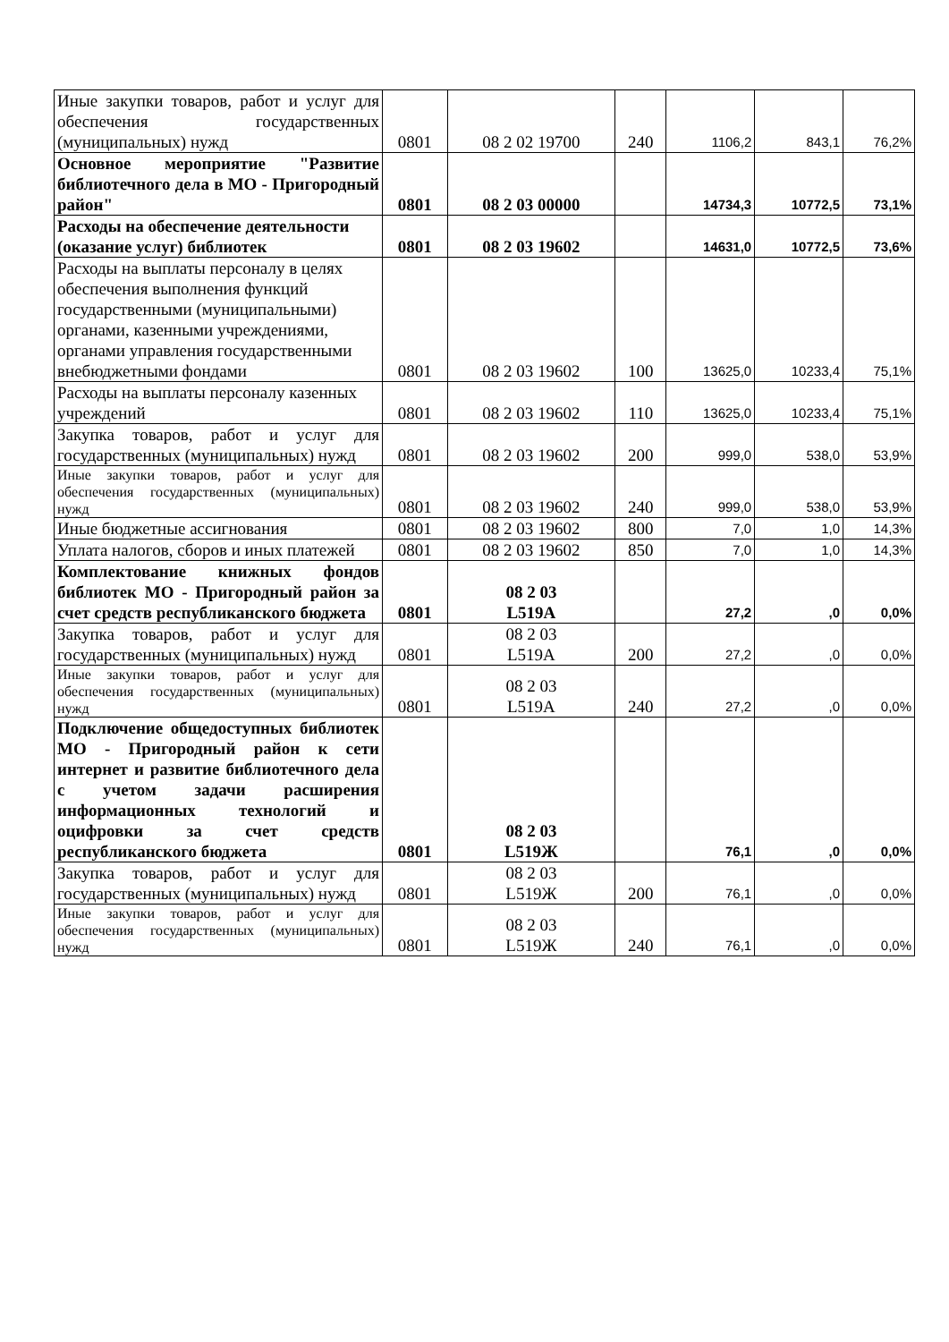| Иные закупки товаров, работ и услуг для обеспечения государственных (муниципальных) нужд | 0801 | 08 2 02 19700 | 240 | 1106,2 | 843,1 | 76,2% |
| Основное мероприятие "Развитие библиотечного дела в МО - Пригородный район" | 0801 | 08 2 03 00000 | | 14734,3 | 10772,5 | 73,1% |
| Расходы на обеспечение деятельности (оказание услуг) библиотек | 0801 | 08 2 03 19602 | | 14631,0 | 10772,5 | 73,6% |
| Расходы на выплаты персоналу в целях обеспечения выполнения функций государственными (муниципальными) органами, казенными учреждениями, органами управления государственными внебюджетными фондами | 0801 | 08 2 03 19602 | 100 | 13625,0 | 10233,4 | 75,1% |
| Расходы на выплаты персоналу казенных учреждений | 0801 | 08 2 03 19602 | 110 | 13625,0 | 10233,4 | 75,1% |
| Закупка товаров, работ и услуг для государственных (муниципальных) нужд | 0801 | 08 2 03 19602 | 200 | 999,0 | 538,0 | 53,9% |
| Иные закупки товаров, работ и услуг для обеспечения государственных (муниципальных) нужд | 0801 | 08 2 03 19602 | 240 | 999,0 | 538,0 | 53,9% |
| Иные бюджетные ассигнования | 0801 | 08 2 03 19602 | 800 | 7,0 | 1,0 | 14,3% |
| Уплата налогов, сборов и иных платежей | 0801 | 08 2 03 19602 | 850 | 7,0 | 1,0 | 14,3% |
| Комплектование книжных фондов библиотек МО - Пригородный район за счет средств республиканского бюджета | 0801 | 08 2 03 L519А | | 27,2 | ,0 | 0,0% |
| Закупка товаров, работ и услуг для государственных (муниципальных) нужд | 0801 | 08 2 03 L519А | 200 | 27,2 | ,0 | 0,0% |
| Иные закупки товаров, работ и услуг для обеспечения государственных (муниципальных) нужд | 0801 | 08 2 03 L519А | 240 | 27,2 | ,0 | 0,0% |
| Подключение общедоступных библиотек МО - Пригородный район к сети интернет и развитие библиотечного дела с учетом задачи расширения информационных технологий и оцифровки за счет средств республиканского бюджета | 0801 | 08 2 03 L519Ж | | 76,1 | ,0 | 0,0% |
| Закупка товаров, работ и услуг для государственных (муниципальных) нужд | 0801 | 08 2 03 L519Ж | 200 | 76,1 | ,0 | 0,0% |
| Иные закупки товаров, работ и услуг для обеспечения государственных (муниципальных) нужд | 0801 | 08 2 03 L519Ж | 240 | 76,1 | ,0 | 0,0% |